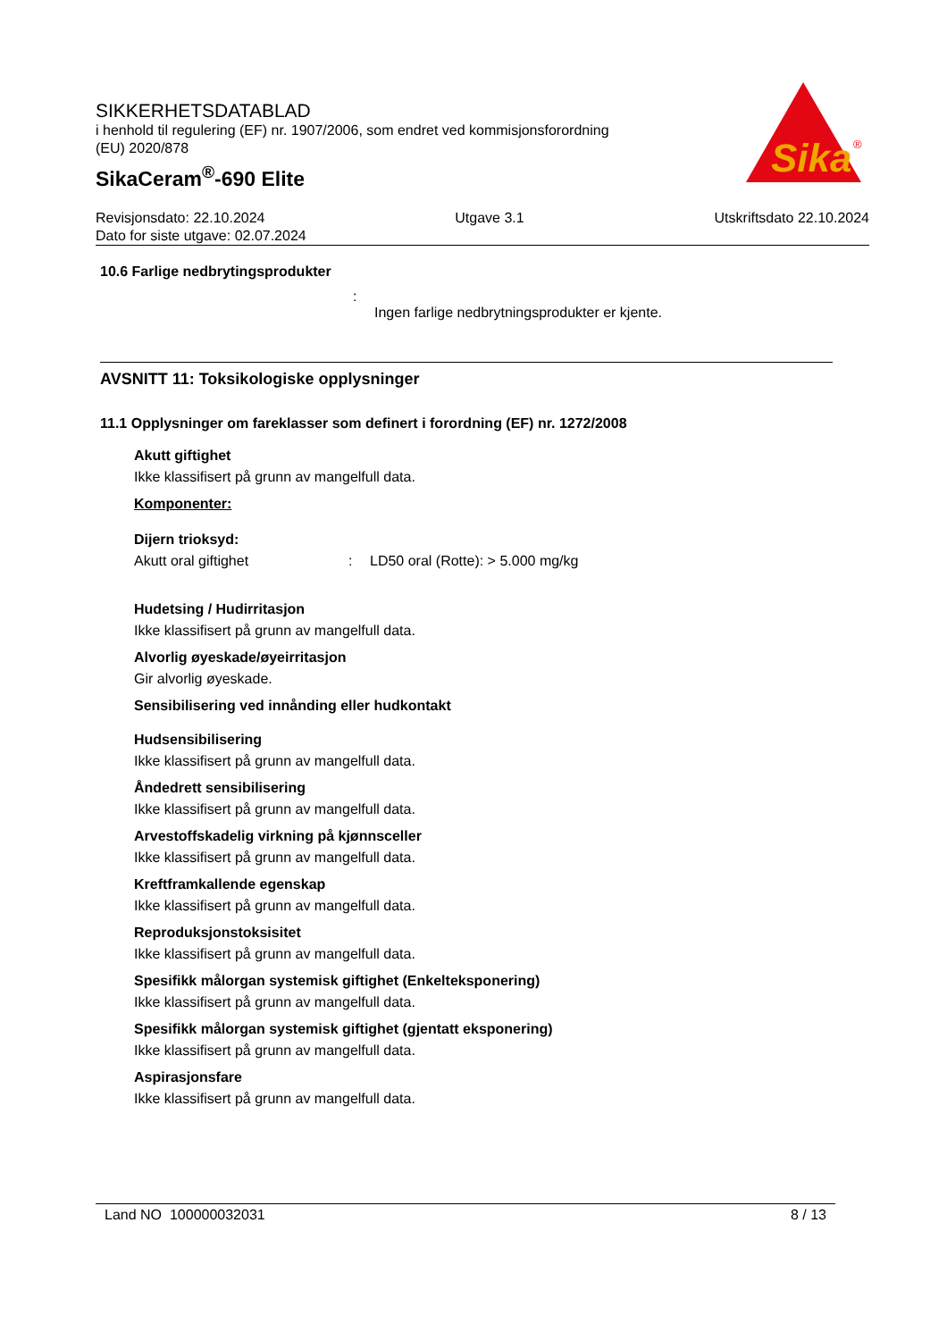SIKKERHETSDATABLAD
i henhold til regulering (EF) nr. 1907/2006, som endret ved kommisjonsforordning
(EU) 2020/878
SikaCeram<sup>®</sup>-690 Elite
Sika
®
Revisjonsdato: 22.10.2024 Utgave 3.1 Utskriftsdato 22.10.2024
Dato for siste utgave: 02.07.2024
10.6 Farlige nedbrytingsprodukter
:
Ingen farlige nedbrytningsprodukter er kjente.
AVSNITT 11: Toksikologiske opplysninger
11.1 Opplysninger om fareklasser som definert i forordning (EF) nr. 1272/2008
Akutt giftighet
Ikke klassifisert på grunn av mangelfull data.
Komponenter:
Dijern trioksyd:
Akutt oral giftighet: LD50 oral (Rotte): > 5.000 mg/kg
Hudetsing / Hudirritasjon
Ikke klassifisert på grunn av mangelfull data.
Alvorlig øyeskade/øyeirritasjon
Gir alvorlig øyeskade.
Sensibilisering ved innånding eller hudkontakt
Hudsensibilisering
Ikke klassifisert på grunn av mangelfull data.
Åndedrett sensibilisering
Ikke klassifisert på grunn av mangelfull data.
Arvestoffskadelig virkning på kjønnsceller
Ikke klassifisert på grunn av mangelfull data.
Kreftframkallende egenskap
Ikke klassifisert på grunn av mangelfull data.
Reproduksjonstoksisitet
Ikke klassifisert på grunn av mangelfull data.
Spesifikk målorgan systemisk giftighet (Enkelteksponering)
Ikke klassifisert på grunn av mangelfull data.
Spesifikk målorgan systemisk giftighet (gjentatt eksponering)
Ikke klassifisert på grunn av mangelfull data.
Aspirasjonsfare
Ikke klassifisert på grunn av mangelfull data.
Land NO 100000032031 8 / 13